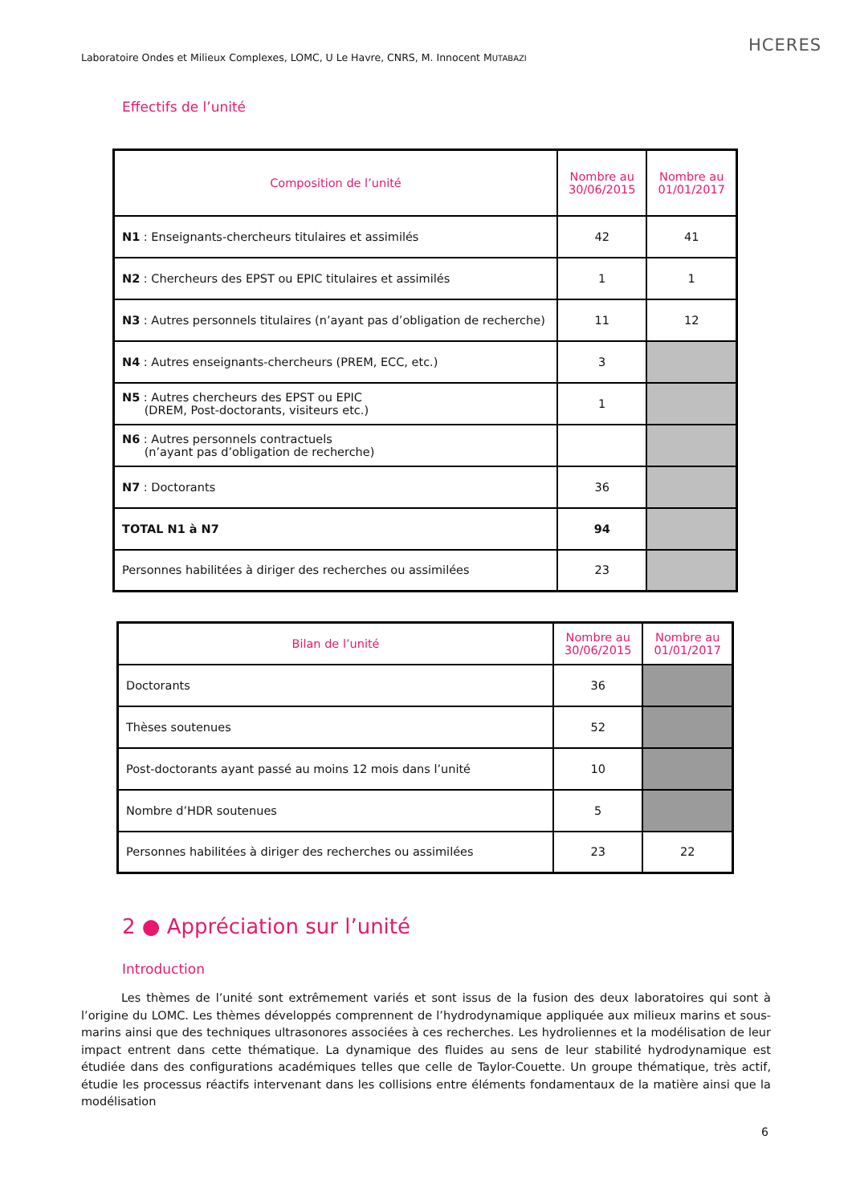Laboratoire Ondes et Milieux Complexes, LOMC, U Le Havre, CNRS, M. Innocent MUTABAZI
HCERES
Effectifs de l’unité
| Composition de l’unité | Nombre au 30/06/2015 | Nombre au 01/01/2017 |
| --- | --- | --- |
| N1 : Enseignants-chercheurs titulaires et assimilés | 42 | 41 |
| N2 : Chercheurs des EPST ou EPIC titulaires et assimilés | 1 | 1 |
| N3 : Autres personnels titulaires (n’ayant pas d’obligation de recherche) | 11 | 12 |
| N4 : Autres enseignants-chercheurs (PREM, ECC, etc.) | 3 | |
| N5 : Autres chercheurs des EPST ou EPIC (DREM, Post-doctorants, visiteurs etc.) | 1 | |
| N6 : Autres personnels contractuels (n’ayant pas d’obligation de recherche) | | |
| N7 : Doctorants | 36 | |
| TOTAL N1 à N7 | 94 | |
| Personnes habilitées à diriger des recherches ou assimilées | 23 | |
| Bilan de l’unité | Nombre au 30/06/2015 | Nombre au 01/01/2017 |
| --- | --- | --- |
| Doctorants | 36 | |
| Thèses soutenues | 52 | |
| Post-doctorants ayant passé au moins 12 mois dans l’unité | 10 | |
| Nombre d’HDR soutenues | 5 | |
| Personnes habilitées à diriger des recherches ou assimilées | 23 | 22 |
2 ● Appréciation sur l’unité
Introduction
Les thèmes de l’unité sont extrêmement variés et sont issus de la fusion des deux laboratoires qui sont à l’origine du LOMC. Les thèmes développés comprennent de l’hydrodynamique appliquée aux milieux marins et sous-marins ainsi que des techniques ultrasonores associées à ces recherches. Les hydroliennes et la modélisation de leur impact entrent dans cette thématique. La dynamique des fluides au sens de leur stabilité hydrodynamique est étudiée dans des configurations académiques telles que celle de Taylor-Couette. Un groupe thématique, très actif, étudie les processus réactifs intervenant dans les collisions entre éléments fondamentaux de la matière ainsi que la modélisation
6